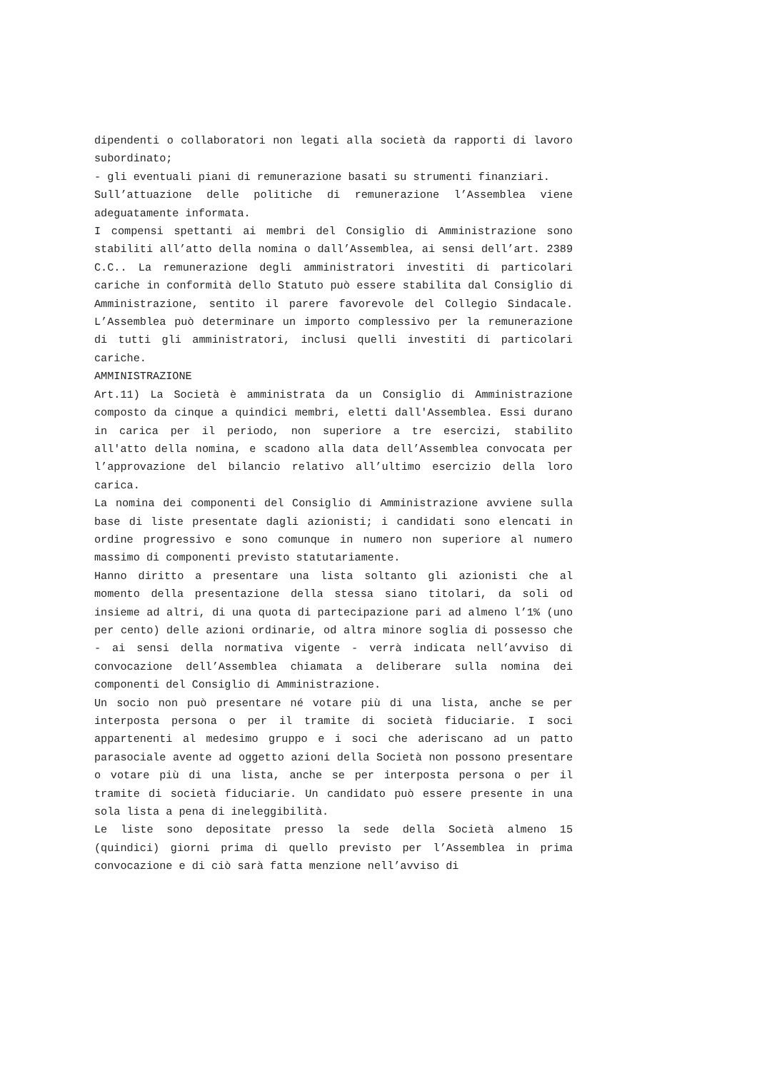dipendenti o collaboratori non legati alla società da rapporti di lavoro subordinato;
- gli eventuali piani di remunerazione basati su strumenti finanziari.
Sull’attuazione delle politiche di remunerazione l’Assemblea viene adeguatamente informata.
I compensi spettanti ai membri del Consiglio di Amministrazione sono stabiliti all’atto della nomina o dall’Assemblea, ai sensi dell’art. 2389 C.C.. La remunerazione degli amministratori investiti di particolari cariche in conformità dello Statuto può essere stabilita dal Consiglio di Amministrazione, sentito il parere favorevole del Collegio Sindacale. L’Assemblea può determinare un importo complessivo per la remunerazione di tutti gli amministratori, inclusi quelli investiti di particolari cariche.
AMMINISTRAZIONE
Art.11) La Società è amministrata da un Consiglio di Amministrazione composto da cinque a quindici membri, eletti dall'Assemblea. Essi durano in carica per il periodo, non superiore a tre esercizi, stabilito all'atto della nomina, e scadono alla data dell’Assemblea convocata per l’approvazione del bilancio relativo all’ultimo esercizio della loro carica.
La nomina dei componenti del Consiglio di Amministrazione avviene sulla base di liste presentate dagli azionisti; i candidati sono elencati in ordine progressivo e sono comunque in numero non superiore al numero massimo di componenti previsto statutariamente.
Hanno diritto a presentare una lista soltanto gli azionisti che al momento della presentazione della stessa siano titolari, da soli od insieme ad altri, di una quota di partecipazione pari ad almeno l’1% (uno per cento) delle azioni ordinarie, od altra minore soglia di possesso che - ai sensi della normativa vigente - verrà indicata nell’avviso di convocazione dell’Assemblea chiamata a deliberare sulla nomina dei componenti del Consiglio di Amministrazione.
Un socio non può presentare né votare più di una lista, anche se per interposta persona o per il tramite di società fiduciarie. I soci appartenenti al medesimo gruppo e i soci che aderiscano ad un patto parasociale avente ad oggetto azioni della Società non possono presentare o votare più di una lista, anche se per interposta persona o per il tramite di società fiduciarie. Un candidato può essere presente in una sola lista a pena di ineleggibilità.
Le liste sono depositate presso la sede della Società almeno 15 (quindici) giorni prima di quello previsto per l’Assemblea in prima convocazione e di ciò sarà fatta menzione nell’avviso di